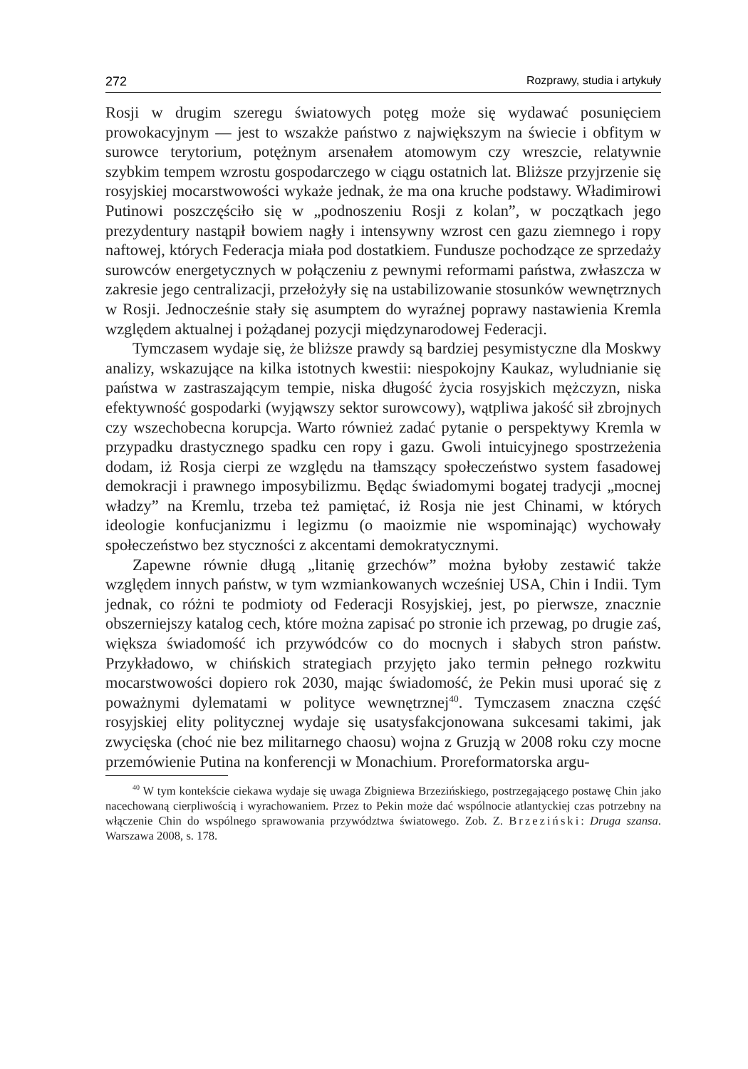272 Rozprawy, studia i artykuły
Rosji w drugim szeregu światowych potęg może się wydawać posunięciem prowokacyjnym — jest to wszakże państwo z największym na świecie i obfitym w surowce terytorium, potężnym arsenałem atomowym czy wreszcie, relatywnie szybkim tempem wzrostu gospodarczego w ciągu ostatnich lat. Bliższe przyjrzenie się rosyjskiej mocarstwowości wykaże jednak, że ma ona kruche podstawy. Władimirowi Putinowi poszczęściło się w „podnoszeniu Rosji z kolan”, w początkach jego prezydentury nastąpił bowiem nagły i intensywny wzrost cen gazu ziemnego i ropy naftowej, których Federacja miała pod dostatkiem. Fundusze pochodzące ze sprzedaży surowców energetycznych w połączeniu z pewnymi reformami państwa, zwłaszcza w zakresie jego centralizacji, przełożyły się na ustabilizowanie stosunków wewnętrznych w Rosji. Jednocześnie stały się asumptem do wyraźnej poprawy nastawienia Kremla względem aktualnej i pożądanej pozycji międzynarodowej Federacji.
Tymczasem wydaje się, że bliższe prawdy są bardziej pesymistyczne dla Moskwy analizy, wskazujące na kilka istotnych kwestii: niespokojny Kaukaz, wyludnianie się państwa w zastraszającym tempie, niska długość życia rosyjskich mężczyzn, niska efektywność gospodarki (wyjąwszy sektor surowcowy), wątpliwa jakość sił zbrojnych czy wszechobecna korupcja. Warto również zadać pytanie o perspektywy Kremla w przypadku drastycznego spadku cen ropy i gazu. Gwoli intuicyjnego spostrzeżenia dodam, iż Rosja cierpi ze względu na tłamszący społeczeństwo system fasadowej demokracji i prawnego imposybilizmu. Będąc świadomymi bogatej tradycji „mocnej władzy” na Kremlu, trzeba też pamiętać, iż Rosja nie jest Chinami, w których ideologie konfucjanizmu i legizmu (o maoizmie nie wspominając) wychowały społeczeństwo bez styczności z akcentami demokratycznymi.
Zapewne równie długą „litanię grzechów” można byłoby zestawić także względem innych państw, w tym wzmiankowanych wcześniej USA, Chin i Indii. Tym jednak, co różni te podmioty od Federacji Rosyjskiej, jest, po pierwsze, znacznie obszerniejszy katalog cech, które można zapisać po stronie ich przewag, po drugie zaś, większa świadomość ich przywódców co do mocnych i słabych stron państw. Przykładowo, w chińskich strategiach przyjęto jako termin pełnego rozkwitu mocarstwowości dopiero rok 2030, mając świadomość, że Pekin musi uporać się z poważnymi dylematami w polityce wewnętrznej<sup>40</sup>. Tymczasem znaczna część rosyjskiej elity politycznej wydaje się usatysfakcjonowana sukcesami takimi, jak zwycięska (choć nie bez militarnego chaosu) wojna z Gruzją w 2008 roku czy mocne przemówienie Putina na konferencji w Monachium. Proreformatorska argu-
<sup>40</sup> W tym kontekście ciekawa wydaje się uwaga Zbigniewa Brzezińskiego, postrzegającego postawę Chin jako nacechowaną cierpliwością i wyrachowaniem. Przez to Pekin może dać wspólnocie atlantyckiej czas potrzebny na włączenie Chin do wspólnego sprawowania przywództwa światowego. Zob. Z. Brzeziński: Druga szansa. Warszawa 2008, s. 178.